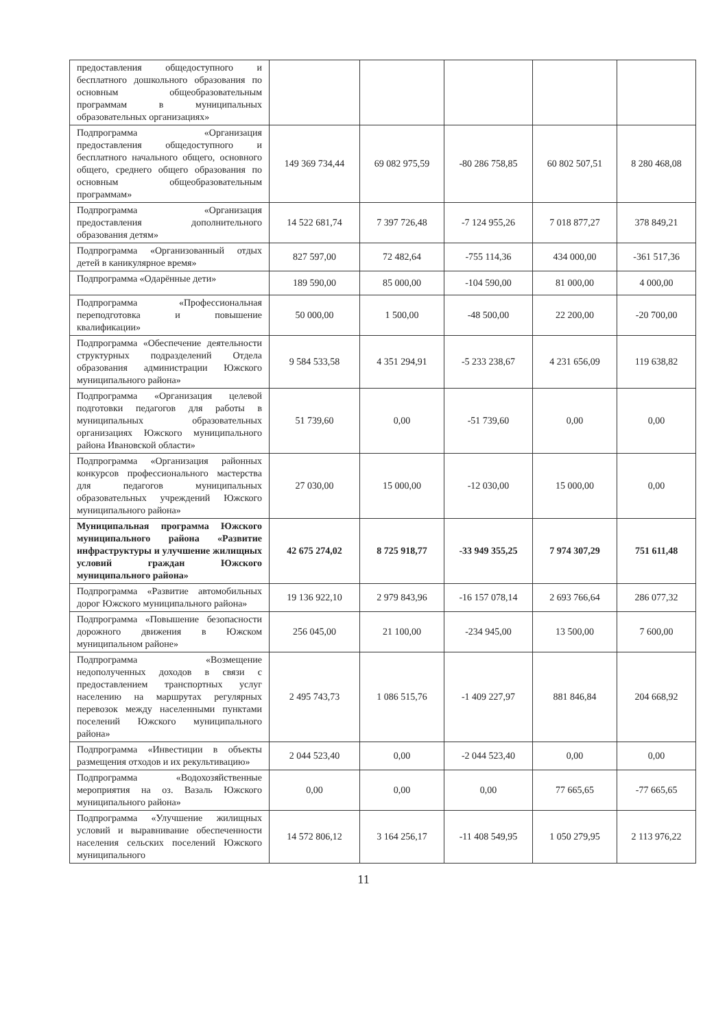| предоставления общедоступного и бесплатного дошкольного образования по основным общеобразовательным программам в муниципальных образовательных организациях» | | | | | |
| Подпрограмма «Организация предоставления общедоступного и бесплатного начального общего, основного общего, среднего общего образования по основным общеобразовательным программам» | 149 369 734,44 | 69 082 975,59 | -80 286 758,85 | 60 802 507,51 | 8 280 468,08 |
| Подпрограмма «Организация предоставления дополнительного образования детям» | 14 522 681,74 | 7 397 726,48 | -7 124 955,26 | 7 018 877,27 | 378 849,21 |
| Подпрограмма «Организованный отдых детей в каникулярное время» | 827 597,00 | 72 482,64 | -755 114,36 | 434 000,00 | -361 517,36 |
| Подпрограмма «Одарённые дети» | 189 590,00 | 85 000,00 | -104 590,00 | 81 000,00 | 4 000,00 |
| Подпрограмма «Профессиональная переподготовка и повышение квалификации» | 50 000,00 | 1 500,00 | -48 500,00 | 22 200,00 | -20 700,00 |
| Подпрограмма «Обеспечение деятельности структурных подразделений Отдела образования администрации Южского муниципального района» | 9 584 533,58 | 4 351 294,91 | -5 233 238,67 | 4 231 656,09 | 119 638,82 |
| Подпрограмма «Организация целевой подготовки педагогов для работы в муниципальных образовательных организациях Южского муниципального района Ивановской области» | 51 739,60 | 0,00 | -51 739,60 | 0,00 | 0,00 |
| Подпрограмма «Организация районных конкурсов профессионального мастерства для педагогов муниципальных образовательных учреждений Южского муниципального района» | 27 030,00 | 15 000,00 | -12 030,00 | 15 000,00 | 0,00 |
| Муниципальная программа Южского муниципального района «Развитие инфраструктуры и улучшение жилищных условий граждан Южского муниципального района» | 42 675 274,02 | 8 725 918,77 | -33 949 355,25 | 7 974 307,29 | 751 611,48 |
| Подпрограмма «Развитие автомобильных дорог Южского муниципального района» | 19 136 922,10 | 2 979 843,96 | -16 157 078,14 | 2 693 766,64 | 286 077,32 |
| Подпрограмма «Повышение безопасности дорожного движения в Южском муниципальном районе» | 256 045,00 | 21 100,00 | -234 945,00 | 13 500,00 | 7 600,00 |
| Подпрограмма «Возмещение недополученных доходов в связи с предоставлением транспортных услуг населению на маршрутах регулярных перевозок между населенными пунктами поселений Южского муниципального района» | 2 495 743,73 | 1 086 515,76 | -1 409 227,97 | 881 846,84 | 204 668,92 |
| Подпрограмма «Инвестиции в объекты размещения отходов и их рекультивацию» | 2 044 523,40 | 0,00 | -2 044 523,40 | 0,00 | 0,00 |
| Подпрограмма «Водохозяйственные мероприятия на оз. Вазаль Южского муниципального района» | 0,00 | 0,00 | 0,00 | 77 665,65 | -77 665,65 |
| Подпрограмма «Улучшение жилищных условий и выравнивание обеспеченности населения сельских поселений Южского муниципального | 14 572 806,12 | 3 164 256,17 | -11 408 549,95 | 1 050 279,95 | 2 113 976,22 |
11